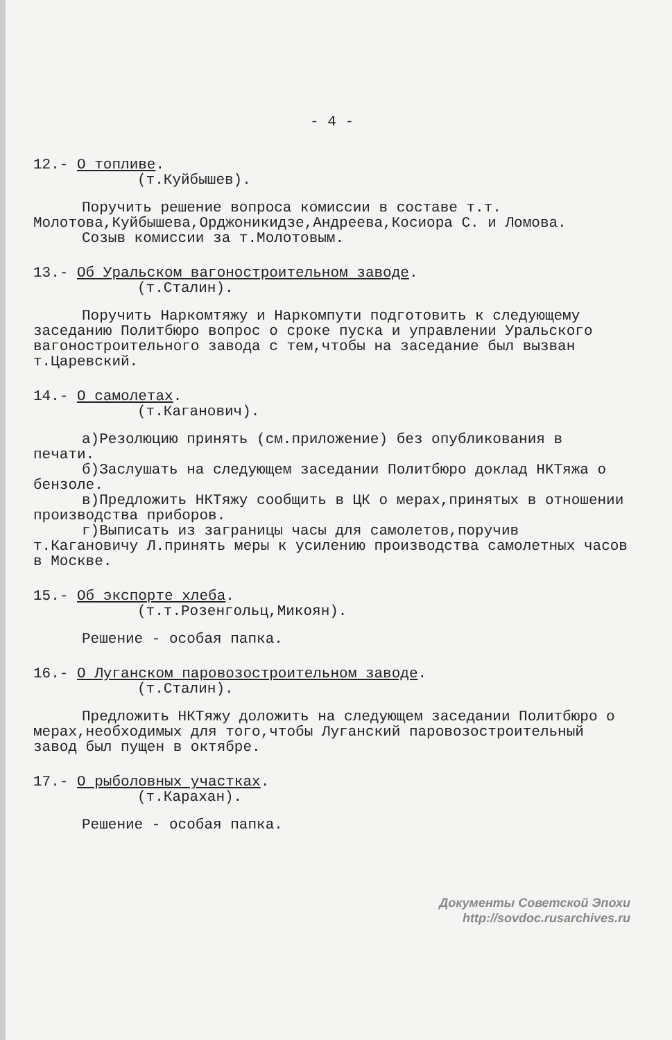- 4 -
12.- О топливе.
(т.Куйбышев).
Поручить решение вопроса комиссии в составе т.т. Молотова,Куйбышева,Орджоникидзе,Андреева,Косиора С. и Ломова.
Созыв комиссии за т.Молотовым.
13.- Об Уральском вагоностроительном заводе.
(т.Сталин).
Поручить Наркомтяжу и Наркомпути подготовить к следующему заседанию Политбюро вопрос о сроке пуска и управлении Уральского вагоностроительного завода с тем,чтобы на заседание был вызван т.Царевский.
14.- О самолетах.
(т.Каганович).
а)Резолюцию принять (см.приложение) без опубликования в печати.
б)Заслушать на следующем заседании Политбюро доклад НКТяжа о бензоле.
в)Предложить НКТяжу сообщить в ЦК о мерах,принятых в отношении производства приборов.
г)Выписать из заграницы часы для самолетов,поручив т.Кагановичу Л.принять меры к усилению производства самолетных часов в Москве.
15.- Об экспорте хлеба.
(т.т.Розенгольц,Микоян).
Решение - особая папка.
16.- О Луганском паровозостроительном заводе.
(т.Сталин).
Предложить НКТяжу доложить на следующем заседании Политбюро о мерах,необходимых для того,чтобы Луганский паровозостроительный завод был пущен в октябре.
17.- О рыболовных участках.
(т.Карахан).
Решение - особая папка.
Документы Советской Эпохи
http://sovdoc.rusarchives.ru